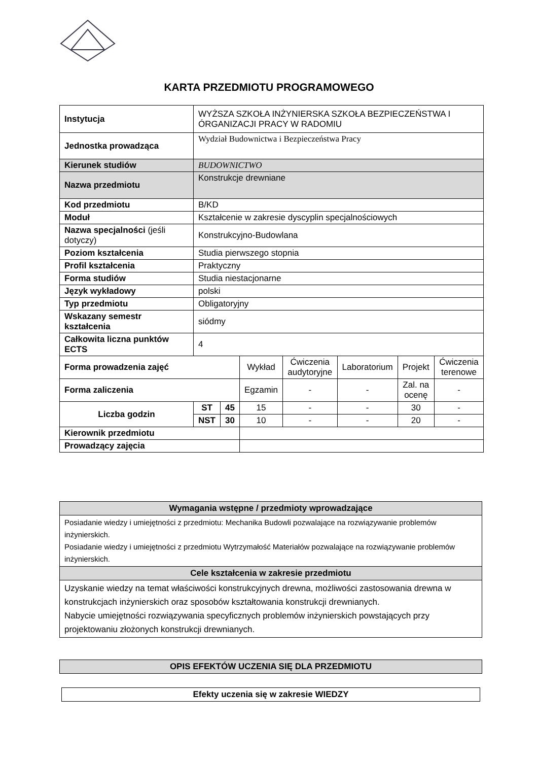KARTA PRZEDMIOTU PROGRAMOWEGO
| Instytucja | WYŻSZA SZKOŁA INŻYNIERSKA SZKOŁA BEZPIECZEŃSTWA I ÓRGANIZACJI PRACY W RADOMIU | | | | | | |
| Jednostka prowadząca | Wydział Budownictwa i Bezpieczeństwa Pracy | | | | | | |
| Kierunek studiów | BUDOWNICTWO | | | | | | |
| Nazwa przedmiotu | Konstrukcje drewniane | | | | | | |
| Kod przedmiotu | B/KD | | | | | | |
| Moduł | Kształcenie w zakresie dyscyplin specjalnościowych | | | | | | |
| Nazwa specjalności (jeśli dotyczy) | Konstrukcyjno-Budowlana | | | | | | |
| Poziom kształcenia | Studia pierwszego stopnia | | | | | | |
| Profil kształcenia | Praktyczny | | | | | | |
| Forma studiów | Studia niestacjonarne | | | | | | |
| Język wykładowy | polski | | | | | | |
| Typ przedmiotu | Obligatoryjny | | | | | | |
| Wskazany semestr kształcenia | siódmy | | | | | | |
| Całkowita liczna punktów ECTS | 4 | | | | | | |
| Forma prowadzenia zajęć | | | Wykład | Ćwiczenia audytoryjne | Laboratorium | Projekt | Ćwiczenia terenowe |
| Forma zaliczenia | | | Egzamin | - | - | Zal. na ocenę | - |
| Liczba godzin | ST | 45 | 15 | - | - | 30 | - |
| | NST | 30 | 10 | - | - | 20 | - |
| Kierownik przedmiotu | | | | | | | |
| Prowadzący zajęcia | | | | | | | |
| Wymagania wstępne / przedmioty wprowadzające |
| --- |
| Posiadanie wiedzy i umiejętności z przedmiotu: Mechanika Budowli pozwalające na rozwiązywanie problemów inżynierskich. Posiadanie wiedzy i umiejętności z przedmiotu Wytrzymałość Materiałów pozwalające na rozwiązywanie problemów inżynierskich. |
| Cele kształcenia w zakresie przedmiotu |
| Uzyskanie wiedzy na temat właściwości konstrukcyjnych drewna, możliwości zastosowania drewna w konstrukcjach inżynierskich oraz sposobów kształtowania konstrukcji drewnianych. Nabycie umiejętności rozwiązywania specyficznych problemów inżynierskich powstających przy projektowaniu złożonych konstrukcji drewnianych. |
| OPIS EFEKTÓW UCZENIA SIĘ DLA PRZEDMIOTU |
| --- |
| Efekty uczenia się w zakresie WIEDZY |
| --- |